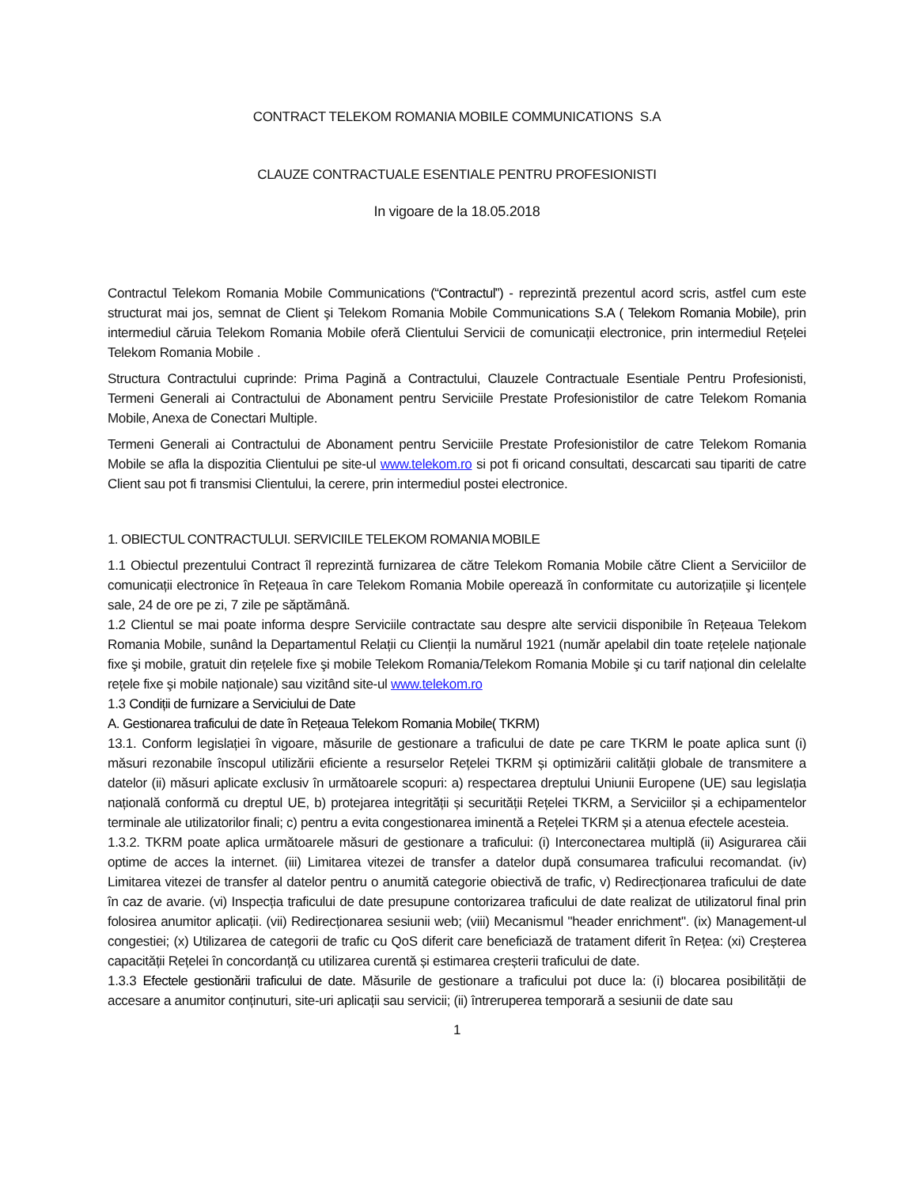CONTRACT TELEKOM ROMANIA MOBILE COMMUNICATIONS S.A
CLAUZE CONTRACTUALE ESENTIALE PENTRU PROFESIONISTI
In vigoare de la 18.05.2018
Contractul Telekom Romania Mobile Communications (“Contractul”) - reprezintă prezentul acord scris, astfel cum este structurat mai jos, semnat de Client şi Telekom Romania Mobile Communications S.A ( Telekom Romania Mobile), prin intermediul căruia Telekom Romania Mobile oferă Clientului Servicii de comunicații electronice, prin intermediul Rețelei Telekom Romania Mobile .
Structura Contractului cuprinde: Prima Pagină a Contractului, Clauzele Contractuale Esentiale Pentru Profesionisti, Termeni Generali ai Contractului de Abonament pentru Serviciile Prestate Profesionistilor de catre Telekom Romania Mobile, Anexa de Conectari Multiple.
Termeni Generali ai Contractului de Abonament pentru Serviciile Prestate Profesionistilor de catre Telekom Romania Mobile se afla la dispozitia Clientului pe site-ul www.telekom.ro si pot fi oricand consultati, descarcati sau tipariti de catre Client sau pot fi transmisi Clientului, la cerere, prin intermediul postei electronice.
1. OBIECTUL CONTRACTULUI. SERVICIILE TELEKOM ROMANIA MOBILE
1.1 Obiectul prezentului Contract îl reprezintă furnizarea de către Telekom Romania Mobile către Client a Serviciilor de comunicații electronice în Rețeaua în care Telekom Romania Mobile operează în conformitate cu autorizațiile şi licențele sale, 24 de ore pe zi, 7 zile pe săptămână.
1.2 Clientul se mai poate informa despre Serviciile contractate sau despre alte servicii disponibile în Rețeaua Telekom Romania Mobile, sunând la Departamentul Relații cu Clienții la numărul 1921 (număr apelabil din toate rețelele naționale fixe şi mobile, gratuit din rețelele fixe şi mobile Telekom Romania/Telekom Romania Mobile şi cu tarif național din celelalte rețele fixe şi mobile naționale) sau vizitând site-ul www.telekom.ro
1.3 Condiții de furnizare a Serviciului de Date
A. Gestionarea traficului de date în Rețeaua Telekom Romania Mobile( TKRM)
13.1. Conform legislației în vigoare, măsurile de gestionare a traficului de date pe care TKRM le poate aplica sunt (i) măsuri rezonabile înscopul utilizării eficiente a resurselor Rețelei TKRM și optimizării calității globale de transmitere a datelor (ii) măsuri aplicate exclusiv în următoarele scopuri: a) respectarea dreptului Uniunii Europene (UE) sau legislația națională conformă cu dreptul UE, b) protejarea integrității și securității Rețelei TKRM, a Serviciilor și a echipamentelor terminale ale utilizatorilor finali; c) pentru a evita congestionarea iminentă a Rețelei TKRM și a atenua efectele acesteia.
1.3.2. TKRM poate aplica următoarele măsuri de gestionare a traficului: (i) Interconectarea multiplă (ii) Asigurarea căii optime de acces la internet. (iii) Limitarea vitezei de transfer a datelor după consumarea traficului recomandat. (iv) Limitarea vitezei de transfer al datelor pentru o anumită categorie obiectivă de trafic, v) Redirecționarea traficului de date în caz de avarie. (vi) Inspecția traficului de date presupune contorizarea traficului de date realizat de utilizatorul final prin folosirea anumitor aplicații. (vii) Redirecționarea sesiunii web; (viii) Mecanismul "header enrichment". (ix) Management-ul congestiei; (x) Utilizarea de categorii de trafic cu QoS diferit care beneficiază de tratament diferit în Rețea: (xi) Creșterea capacității Rețelei în concordanță cu utilizarea curentă și estimarea creșterii traficului de date.
1.3.3 Efectele gestionării traficului de date. Măsurile de gestionare a traficului pot duce la: (i) blocarea posibilității de accesare a anumitor conținuturi, site-uri aplicații sau servicii; (ii) întreruperea temporară a sesiunii de date sau
1